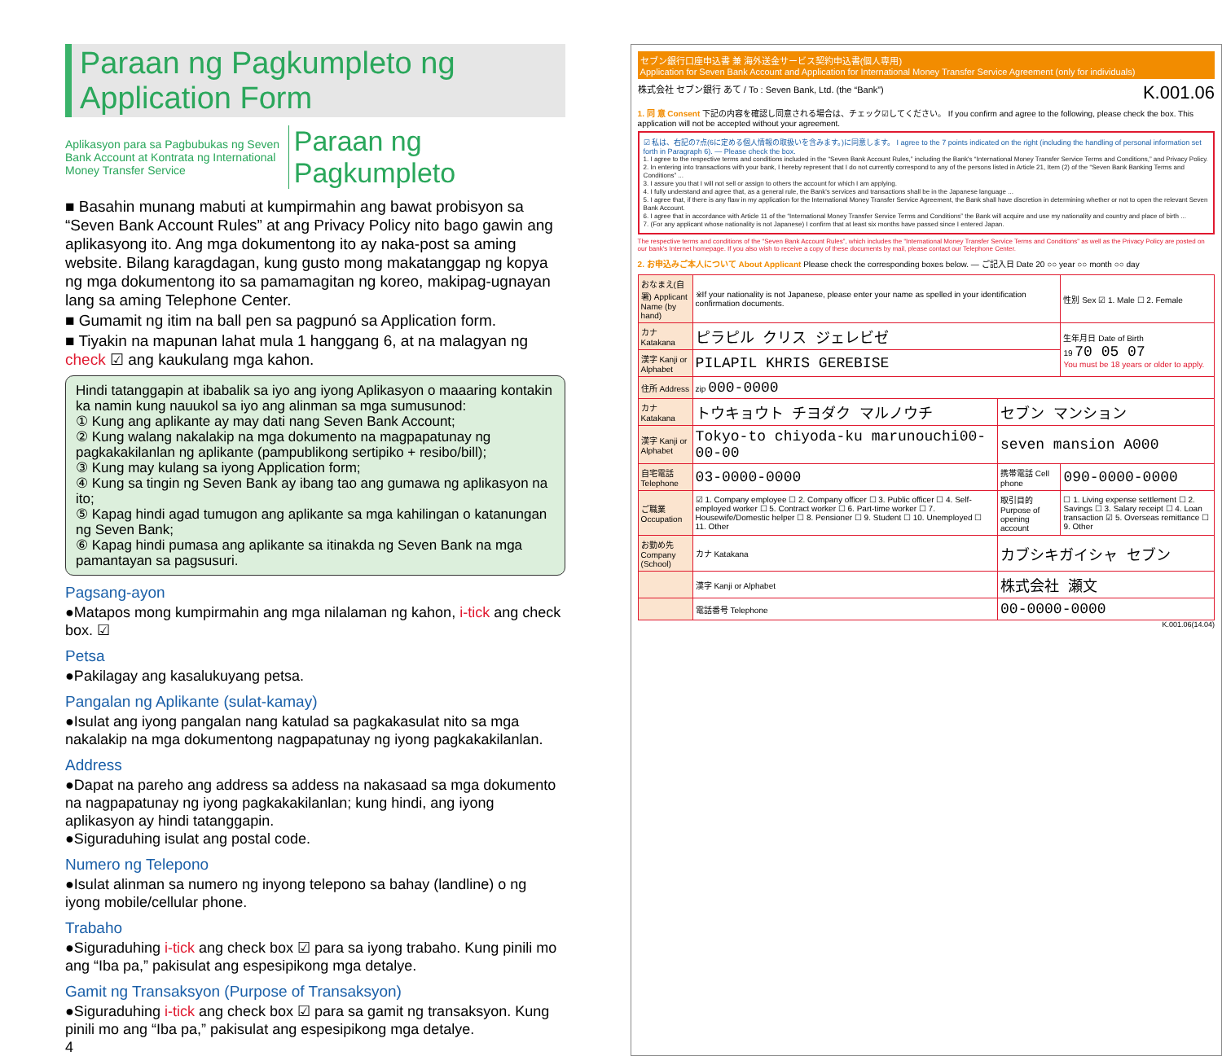Paraan ng Pagkumpleto ng Application Form
Aplikasyon para sa Pagbubukas ng Seven Bank Account at Kontrata ng International Money Transfer Service
Paraan ng Pagkumpleto
■ Basahin munang mabuti at kumpirmahin ang bawat probisyon sa “Seven Bank Account Rules” at ang Privacy Policy nito bago gawin ang aplikasyong ito. Ang mga dokumentong ito ay naka-post sa aming website. Bilang karagdagan, kung gusto mong makatanggap ng kopya ng mga dokumentong ito sa pamamagitan ng koreo, makipag-ugnayan lang sa aming Telephone Center.
■ Gumamit ng itim na ball pen sa pagpunó sa Application form.
■ Tiyakin na mapunan lahat mula 1 hanggang 6, at na malagyan ng check ☑ ang kaukulang mga kahon.
Hindi tatanggapin at ibabalik sa iyo ang iyong Aplikasyon o maaaring kontakin ka namin kung nauukol sa iyo ang alinman sa mga sumusunod:
① Kung ang aplikante ay may dati nang Seven Bank Account;
② Kung walang nakalakip na mga dokumento na magpapatunay ng pagkakakilanlan ng aplikante (pampublikong sertipiko + resibo/bill);
③ Kung may kulang sa iyong Application form;
④ Kung sa tingin ng Seven Bank ay ibang tao ang gumawa ng aplikasyon na ito;
⑤ Kapag hindi agad tumugon ang aplikante sa mga kahilingan o katanungan ng Seven Bank;
⑥ Kapag hindi pumasa ang aplikante sa itinakda ng Seven Bank na mga pamantayan sa pagsusuri.
Pagsang-ayon
●Matapos mong kumpirmahin ang mga nilalaman ng kahon, i-tick ang check box. ☑
Petsa
●Pakilagay ang kasalukuyang petsa.
Pangalan ng Aplikante (sulat-kamay)
●Isulat ang iyong pangalan nang katulad sa pagkakasulat nito sa mga nakalakip na mga dokumentong nagpapatunay ng iyong pagkakakilanlan.
Address
●Dapat na pareho ang address sa addess na nakasaad sa mga dokumento na nagpapatunay ng iyong pagkakakilanlan; kung hindi, ang iyong aplikasyon ay hindi tatanggapin.
●Siguraduhing isulat ang postal code.
Numero ng Telepono
●Isulat alinman sa numero ng inyong telepono sa bahay (landline) o ng iyong mobile/cellular phone.
Trabaho
●Siguraduhing i-tick ang check box ☑ para sa iyong trabaho. Kung pinili mo ang “Iba pa,” pakisulat ang espesipikong mga detalye.
Gamit ng Transaksyon (Purpose of Transaksyon)
●Siguraduhing i-tick ang check box ☑ para sa gamit ng transaksyon. Kung pinili mo ang “Iba pa,” pakisulat ang espesipikong mga detalye.
4
セブン銀行口座申込書 兼 海外送金サービス契約申込書(個人専用)
Application for Seven Bank Account and Application for International Money Transfer Service Agreement (only for individuals)
株式会社 セブン銀行 あて / To : Seven Bank, Ltd. (the “Bank”) K.001.06
1. 同 意 Consent 下記の内容を確認し同意される場合は、チェック☑してください。 If you confirm and agree to the following, please check the box. This application will not be accepted without your agreement.
☑ 私は、右記の7点(6に定める個人情報の取扱いを含みます。)に同意します。 I agree to the 7 points indicated on the right (including the handling of personal information set forth in Paragraph 6). — Please check the box.
1. I agree to the respective terms and conditions included in the “Seven Bank Account Rules,” including the Bank's “International Money Transfer Service Terms and Conditions,” and Privacy Policy.
2. In entering into transactions with your bank, I hereby represent that I do not currently correspond to any of the persons listed in Article 21, Item (2) of the “Seven Bank Banking Terms and Conditions” ...
3. I assure you that I will not sell or assign to others the account for which I am applying.
4. I fully understand and agree that, as a general rule, the Bank's services and transactions shall be in the Japanese language ...
5. I agree that, if there is any flaw in my application for the International Money Transfer Service Agreement, the Bank shall have discretion in determining whether or not to open the relevant Seven Bank Account.
6. I agree that in accordance with Article 11 of the “International Money Transfer Service Terms and Conditions” the Bank will acquire and use my nationality and country and place of birth ...
7. (For any applicant whose nationality is not Japanese) I confirm that at least six months have passed since I entered Japan.
The respective terms and conditions of the “Seven Bank Account Rules”, which includes the “International Money Transfer Service Terms and Conditions” as well as the Privacy Policy are posted on our bank's Internet homepage. If you also wish to receive a copy of these documents by mail, please contact our Telephone Center.
2. お申込みご本人について About Applicant Please check the corresponding boxes below. — ご記入日 Date 20 ○○ year ○○ month ○○ day
| おなまえ(自署) Applicant Name (by hand) | ※If your nationality is not Japanese, please enter your name as spelled in your identification confirmation documents. | | | 性別 Sex ☑ 1. Male ☐ 2. Female |
| カナ Katakana | ピラピル クリス ジェレビゼ | | | 生年月日 Date of Birth 19 70 05 07 You must be 18 years or older to apply. |
| 漢字 Kanji or Alphabet | PILAPIL KHRIS GEREBISE | | | |
| 住所 Address | zip 000-0000 | | | |
| カナ Katakana | トウキョウト チヨダク マルノウチ | | セブン マンション | |
| 漢字 Kanji or Alphabet | Tokyo-to chiyoda-ku marunouchi00-00-00 | | seven mansion A000 | |
| 自宅電話 Telephone | 03-0000-0000 | | 携帯電話 Cell phone | 090-0000-0000 |
| ご職業 Occupation | ☑ 1. Company employee ☐ 2. Company officer ☐ 3. Public officer ☐ 4. Self-employed worker ☐ 5. Contract worker ☐ 6. Part-time worker ☐ 7. Housewife/Domestic helper ☐ 8. Pensioner ☐ 9. Student ☐ 10. Unemployed ☐ 11. Other | | 取引目的 Purpose of opening account | ☐ 1. Living expense settlement ☐ 2. Savings ☐ 3. Salary receipt ☐ 4. Loan transaction ☑ 5. Overseas remittance ☐ 9. Other |
| お勤め先 Company (School) | カナ Katakana | カブシキガイシャ セブン | | |
| | 漢字 Kanji or Alphabet | 株式会社 瀬文 | | |
| | 電話番号 Telephone | 00-0000-0000 | | |
K.001.06(14.04)